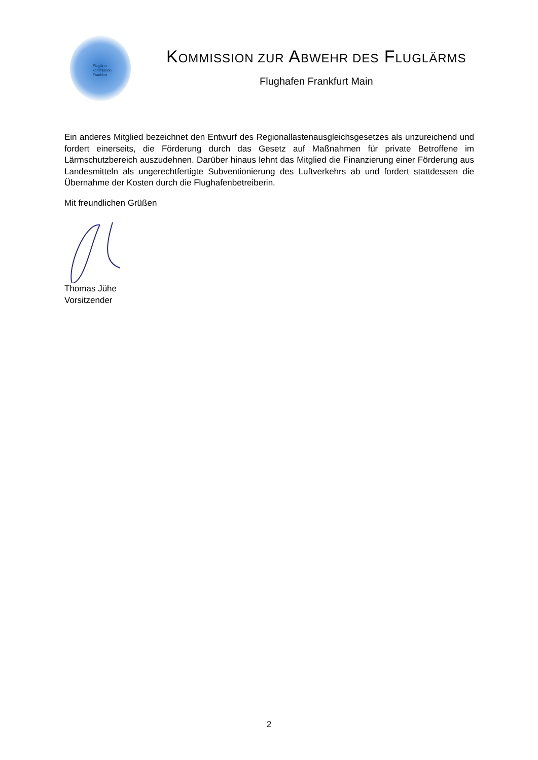Fluglärm
kommission
Frankfurt
KOMMISSION ZUR ABWEHR DES FLUGLÄRMS
Flughafen Frankfurt Main
Ein anderes Mitglied bezeichnet den Entwurf des Regionallastenausgleichsgesetzes als unzureichend und fordert einerseits, die Förderung durch das Gesetz auf Maßnahmen für private Betroffene im Lärmschutzbereich auszudehnen. Darüber hinaus lehnt das Mitglied die Finanzierung einer Förderung aus Landesmitteln als ungerechtfertigte Subventionierung des Luftverkehrs ab und fordert stattdessen die Übernahme der Kosten durch die Flughafenbetreiberin.
Mit freundlichen Grüßen
Thomas Jühe
Vorsitzender
2